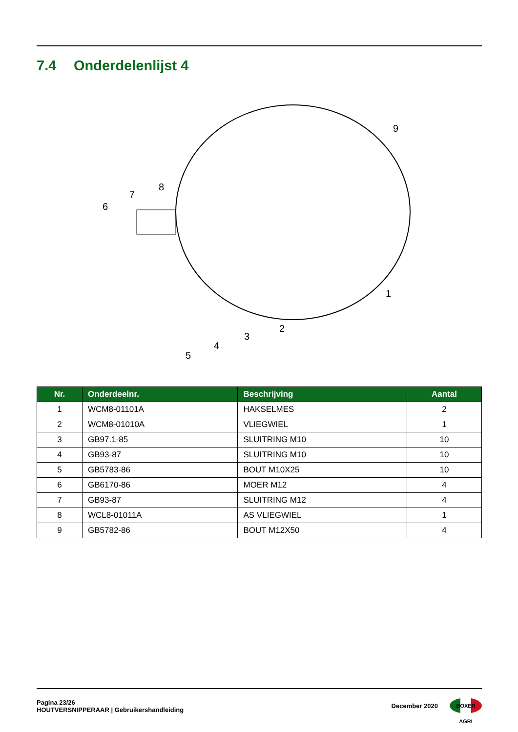7.4 Onderdelenlijst 4
6
7
8
9
1
2
3
4
5
| Nr. | Onderdeelnr. | Beschrijving | Aantal |
| --- | --- | --- | --- |
| 1 | WCM8-01101A | HAKSELMES | 2 |
| 2 | WCM8-01010A | VLIEGWIEL | 1 |
| 3 | GB97.1-85 | SLUITRING M10 | 10 |
| 4 | GB93-87 | SLUITRING M10 | 10 |
| 5 | GB5783-86 | BOUT M10X25 | 10 |
| 6 | GB6170-86 | MOER M12 | 4 |
| 7 | GB93-87 | SLUITRING M12 | 4 |
| 8 | WCL8-01011A | AS VLIEGWIEL | 1 |
| 9 | GB5782-86 | BOUT M12X50 | 4 |
Pagina 23/26
HOUTVERSNIPPERAAR | Gebruikershandleiding
December 2020
BOXER AGRI